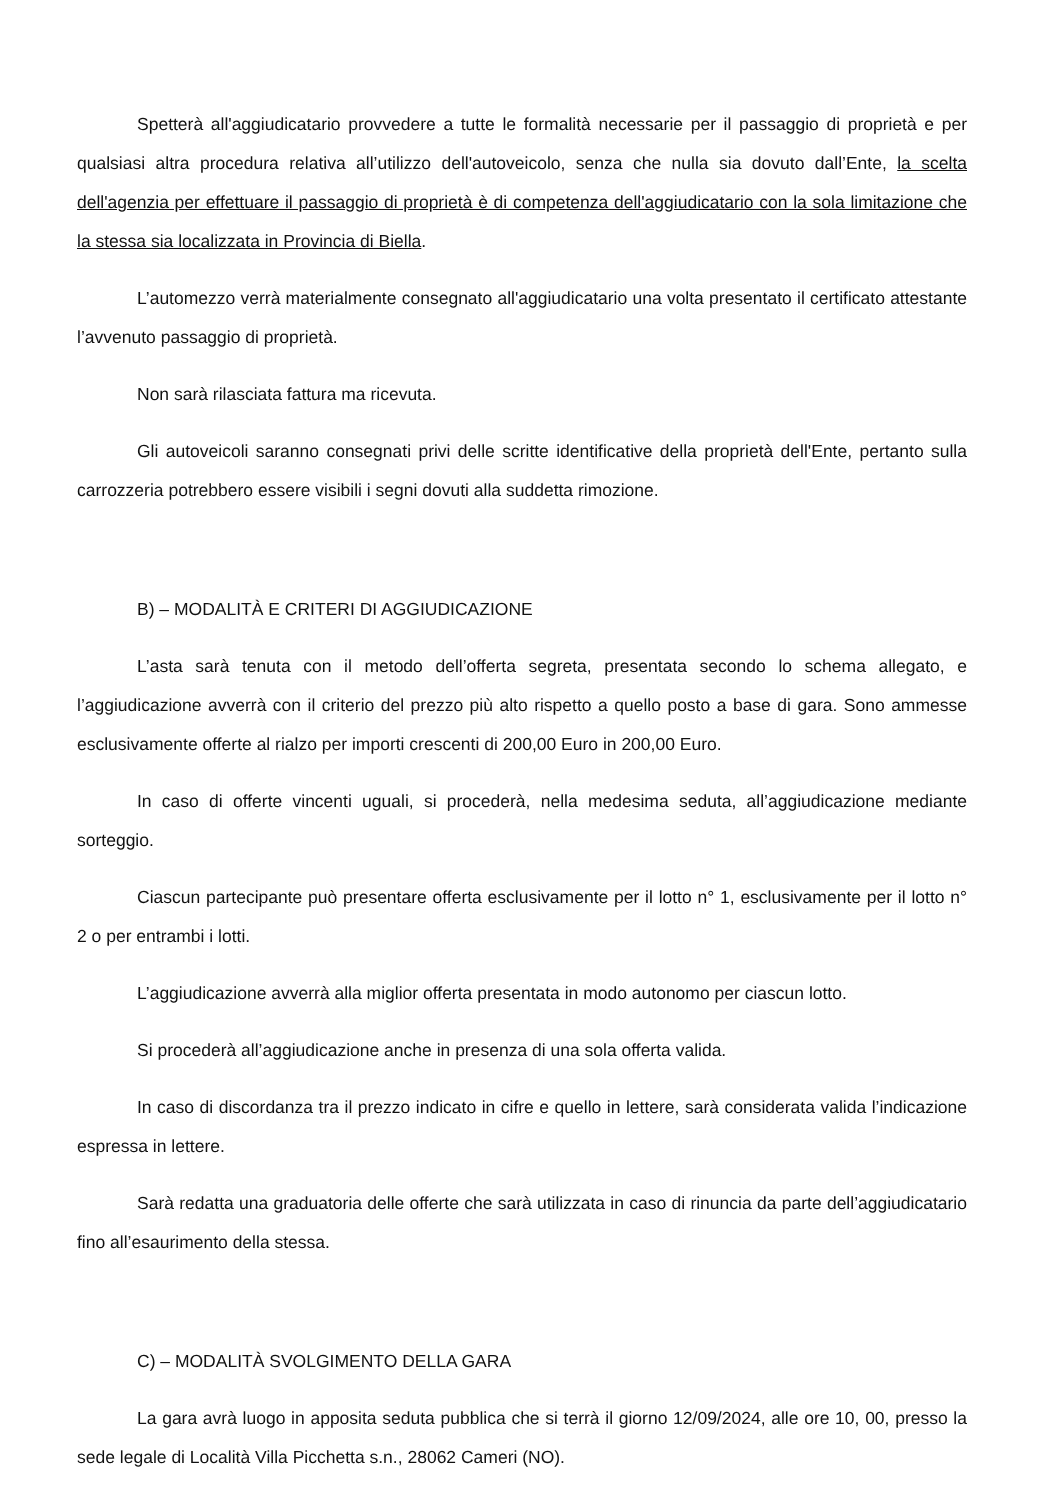Spetterà all'aggiudicatario provvedere a tutte le formalità necessarie per il passaggio di proprietà e per qualsiasi altra procedura relativa all’utilizzo dell'autoveicolo, senza che nulla sia dovuto dall’Ente, la scelta dell'agenzia per effettuare il passaggio di proprietà è di competenza dell'aggiudicatario con la sola limitazione che la stessa sia localizzata in Provincia di Biella.
L’automezzo verrà materialmente consegnato all'aggiudicatario una volta presentato il certificato attestante l’avvenuto passaggio di proprietà.
Non sarà rilasciata fattura ma ricevuta.
Gli autoveicoli saranno consegnati privi delle scritte identificative della proprietà dell'Ente, pertanto sulla carrozzeria potrebbero essere visibili i segni dovuti alla suddetta rimozione.
B) – MODALITÀ E CRITERI DI AGGIUDICAZIONE
L’asta sarà tenuta con il metodo dell’offerta segreta, presentata secondo lo schema allegato, e l’aggiudicazione avverrà con il criterio del prezzo più alto rispetto a quello posto a base di gara. Sono ammesse esclusivamente offerte al rialzo per importi crescenti di 200,00 Euro in 200,00 Euro.
In caso di offerte vincenti uguali, si procederà, nella medesima seduta, all’aggiudicazione mediante sorteggio.
Ciascun partecipante può presentare offerta esclusivamente per il lotto n° 1, esclusivamente per il lotto n° 2 o per entrambi i lotti.
L’aggiudicazione avverrà alla miglior offerta presentata in modo autonomo per ciascun lotto.
Si procederà all’aggiudicazione anche in presenza di una sola offerta valida.
In caso di discordanza tra il prezzo indicato in cifre e quello in lettere, sarà considerata valida l’indicazione espressa in lettere.
Sarà redatta una graduatoria delle offerte che sarà utilizzata in caso di rinuncia da parte dell’aggiudicatario fino all’esaurimento della stessa.
C) – MODALITÀ SVOLGIMENTO DELLA GARA
La gara avrà luogo in apposita seduta pubblica che si terrà il giorno 12/09/2024, alle ore 10, 00, presso la sede legale di Località Villa Picchetta s.n., 28062 Cameri (NO).